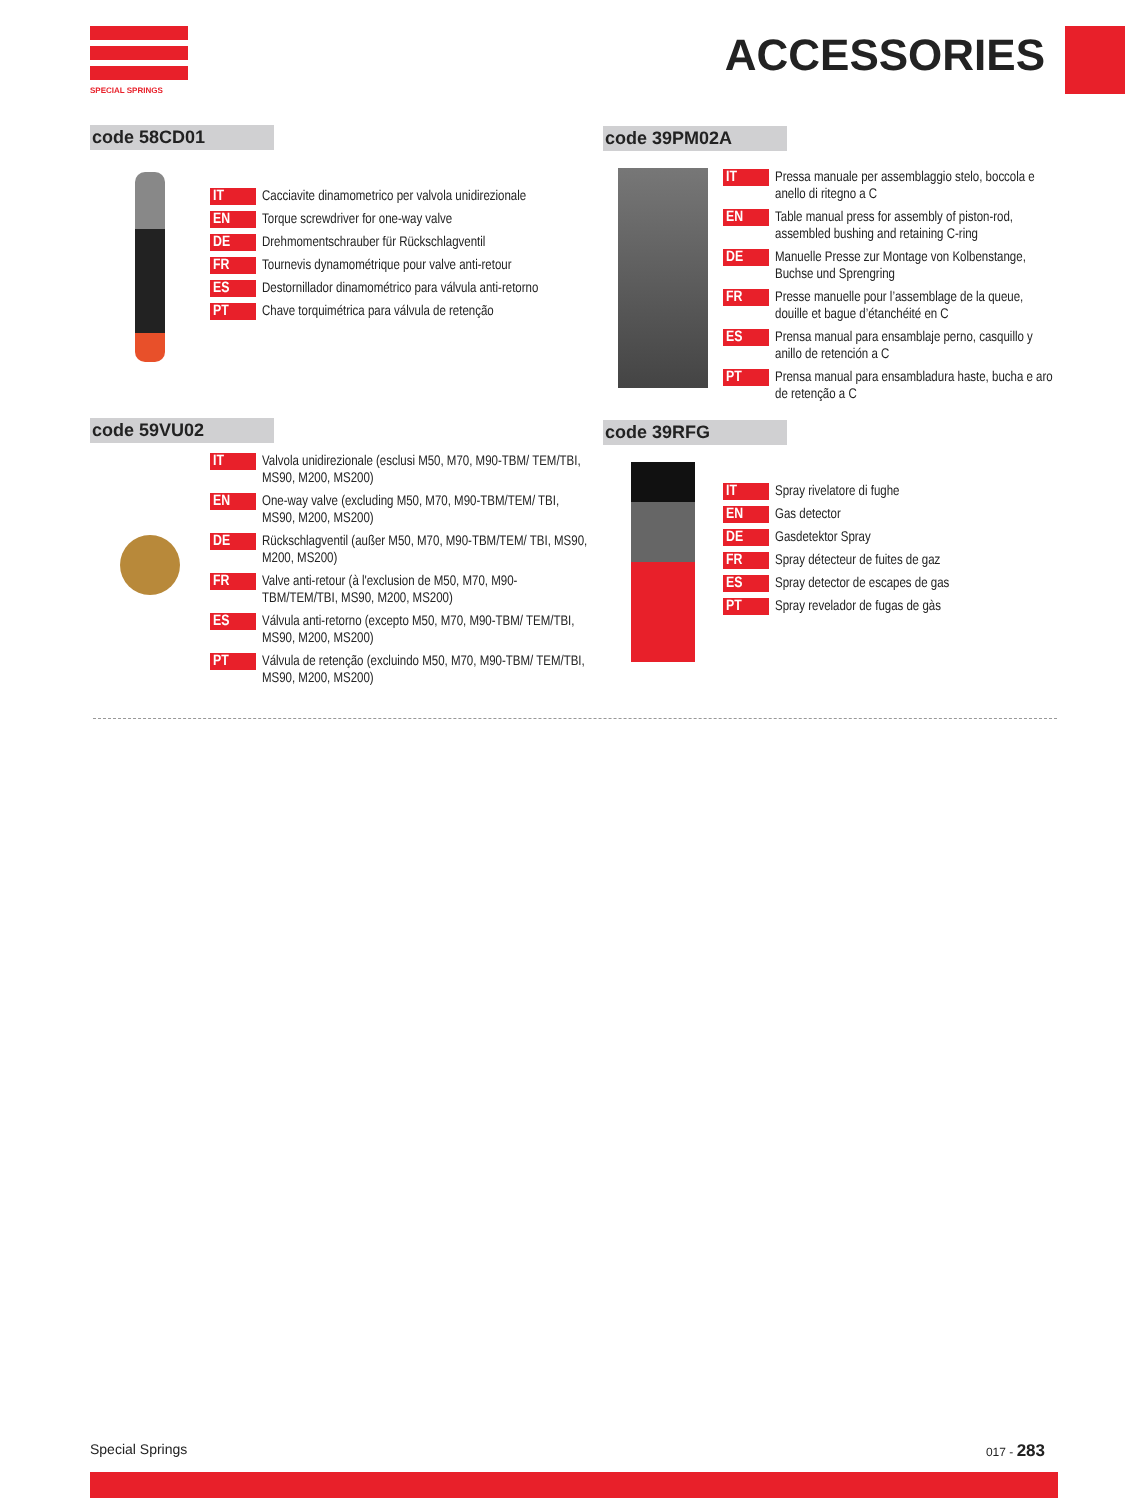SPECIAL SPRINGS
ACCESSORIES
code 58CD01
IT Cacciavite dinamometrico per valvola unidirezionale
EN Torque screwdriver for one-way valve
DE Drehmomentschrauber für Rückschlagventil
FR Tournevis dynamométrique pour valve anti-retour
ES Destornillador dinamométrico para válvula anti-retorno
PT Chave torquimétrica para válvula de retenção
code 39PM02A
IT Pressa manuale per assemblaggio stelo, boccola e anello di ritegno a C
EN Table manual press for assembly of piston-rod, assembled bushing and retaining C-ring
DE Manuelle Presse zur Montage von Kolbenstange, Buchse und Sprengring
FR Presse manuelle pour l’assemblage de la queue, douille et bague d’étanchéité en C
ES Prensa manual para ensamblaje perno, casquillo y anillo de retención a C
PT Prensa manual para ensambladura haste, bucha e aro de retenção a C
code 59VU02
IT Valvola unidirezionale (esclusi M50, M70, M90-TBM/ TEM/TBI, MS90, M200, MS200)
EN One-way valve (excluding M50, M70, M90-TBM/TEM/ TBI, MS90, M200, MS200)
DE Rückschlagventil (außer M50, M70, M90-TBM/TEM/ TBI, MS90, M200, MS200)
FR Valve anti-retour (à l'exclusion de M50, M70, M90-TBM/TEM/TBI, MS90, M200, MS200)
ES Válvula anti-retorno (excepto M50, M70, M90-TBM/ TEM/TBI, MS90, M200, MS200)
PT Válvula de retenção (excluindo M50, M70, M90-TBM/ TEM/TBI, MS90, M200, MS200)
code 39RFG
IT Spray rivelatore di fughe
EN Gas detector
DE Gasdetektor Spray
FR Spray détecteur de fuites de gaz
ES Spray detector de escapes de gas
PT Spray revelador de fugas de gàs
Special Springs 017 - 283